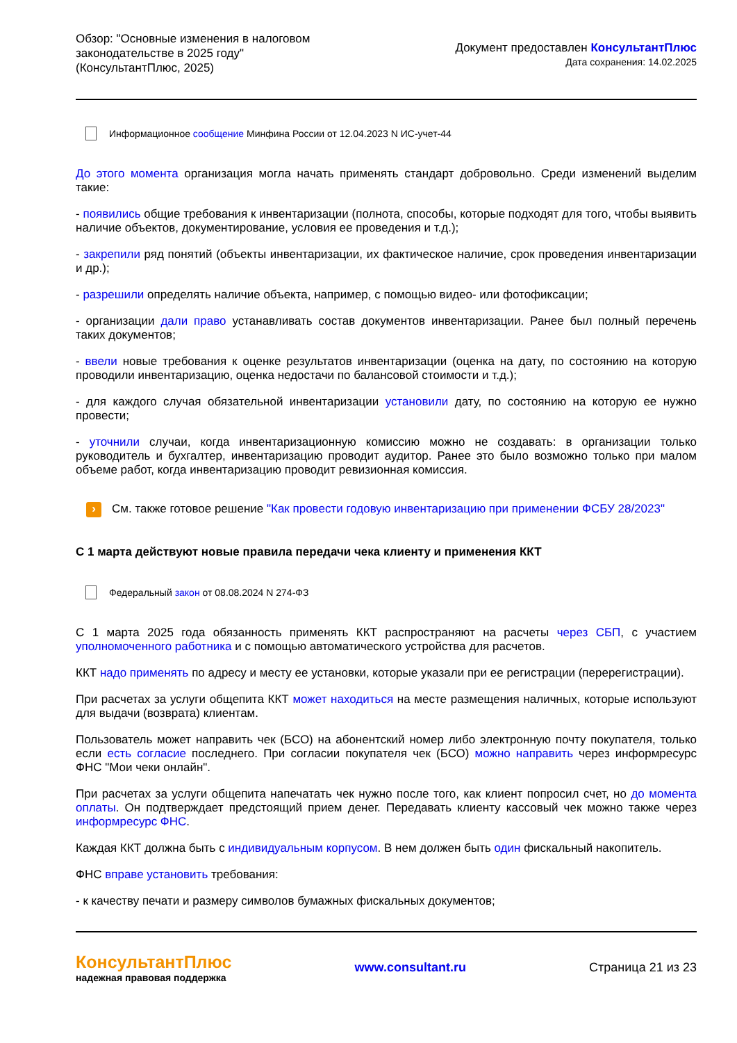Обзор: "Основные изменения в налоговом законодательстве в 2025 году" (КонсультантПлюс, 2025)
Документ предоставлен КонсультантПлюс
Дата сохранения: 14.02.2025
Информационное сообщение Минфина России от 12.04.2023 N ИС-учет-44
До этого момента организация могла начать применять стандарт добровольно. Среди изменений выделим такие:
- появились общие требования к инвентаризации (полнота, способы, которые подходят для того, чтобы выявить наличие объектов, документирование, условия ее проведения и т.д.);
- закрепили ряд понятий (объекты инвентаризации, их фактическое наличие, срок проведения инвентаризации и др.);
- разрешили определять наличие объекта, например, с помощью видео- или фотофиксации;
- организации дали право устанавливать состав документов инвентаризации. Ранее был полный перечень таких документов;
- ввели новые требования к оценке результатов инвентаризации (оценка на дату, по состоянию на которую проводили инвентаризацию, оценка недостачи по балансовой стоимости и т.д.);
- для каждого случая обязательной инвентаризации установили дату, по состоянию на которую ее нужно провести;
- уточнили случаи, когда инвентаризационную комиссию можно не создавать: в организации только руководитель и бухгалтер, инвентаризацию проводит аудитор. Ранее это было возможно только при малом объеме работ, когда инвентаризацию проводит ревизионная комиссия.
› См. также готовое решение "Как провести годовую инвентаризацию при применении ФСБУ 28/2023"
С 1 марта действуют новые правила передачи чека клиенту и применения ККТ
Федеральный закон от 08.08.2024 N 274-ФЗ
С 1 марта 2025 года обязанность применять ККТ распространяют на расчеты через СБП, с участием уполномоченного работника и с помощью автоматического устройства для расчетов.
ККТ надо применять по адресу и месту ее установки, которые указали при ее регистрации (перерегистрации).
При расчетах за услуги общепита ККТ может находиться на месте размещения наличных, которые используют для выдачи (возврата) клиентам.
Пользователь может направить чек (БСО) на абонентский номер либо электронную почту покупателя, только если есть согласие последнего. При согласии покупателя чек (БСО) можно направить через информресурс ФНС "Мои чеки онлайн".
При расчетах за услуги общепита напечатать чек нужно после того, как клиент попросил счет, но до момента оплаты. Он подтверждает предстоящий прием денег. Передавать клиенту кассовый чек можно также через информресурс ФНС.
Каждая ККТ должна быть с индивидуальным корпусом. В нем должен быть один фискальный накопитель.
ФНС вправе установить требования:
- к качеству печати и размеру символов бумажных фискальных документов;
КонсультантПлюс
надежная правовая поддержка
www.consultant.ru Страница 21 из 23